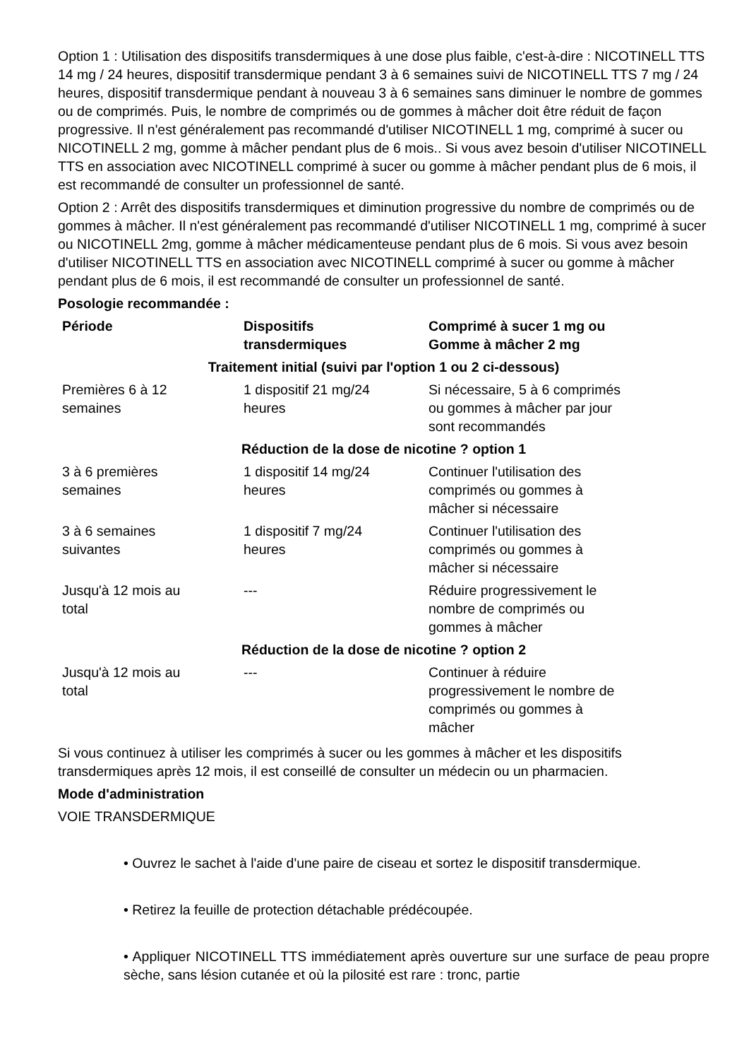Option 1 : Utilisation des dispositifs transdermiques à une dose plus faible, c'est-à-dire : NICOTINELL TTS 14 mg / 24 heures, dispositif transdermique pendant 3 à 6 semaines suivi de NICOTINELL TTS 7 mg / 24 heures, dispositif transdermique pendant à nouveau 3 à 6 semaines sans diminuer le nombre de gommes ou de comprimés. Puis, le nombre de comprimés ou de gommes à mâcher doit être réduit de façon progressive. Il n'est généralement pas recommandé d'utiliser NICOTINELL 1 mg, comprimé à sucer ou NICOTINELL 2 mg, gomme à mâcher pendant plus de 6 mois.. Si vous avez besoin d'utiliser NICOTINELL TTS en association avec NICOTINELL comprimé à sucer ou gomme à mâcher pendant plus de 6 mois, il est recommandé de consulter un professionnel de santé.
Option 2 : Arrêt des dispositifs transdermiques et diminution progressive du nombre de comprimés ou de gommes à mâcher. Il n'est généralement pas recommandé d'utiliser NICOTINELL 1 mg, comprimé à sucer ou NICOTINELL 2mg, gomme à mâcher médicamenteuse pendant plus de 6 mois. Si vous avez besoin d'utiliser NICOTINELL TTS en association avec NICOTINELL comprimé à sucer ou gomme à mâcher pendant plus de 6 mois, il est recommandé de consulter un professionnel de santé.
Posologie recommandée :
| Période | Dispositifs transdermiques | Comprimé à sucer 1 mg ou Gomme à mâcher 2 mg |
| --- | --- | --- |
| Traitement initial (suivi par l'option 1 ou 2 ci-dessous) | | |
| Premières 6 à 12 semaines | 1 dispositif 21 mg/24 heures | Si nécessaire, 5 à 6 comprimés ou gommes à mâcher par jour sont recommandés |
| Réduction de la dose de nicotine ? option 1 | | |
| 3 à 6 premières semaines | 1 dispositif 14 mg/24 heures | Continuer l'utilisation des comprimés ou gommes à mâcher si nécessaire |
| 3 à 6 semaines suivantes | 1 dispositif 7 mg/24 heures | Continuer l'utilisation des comprimés ou gommes à mâcher si nécessaire |
| Jusqu'à 12 mois au total | --- | Réduire progressivement le nombre de comprimés ou gommes à mâcher |
| Réduction de la dose de nicotine ? option 2 | | |
| Jusqu'à 12 mois au total | --- | Continuer à réduire progressivement le nombre de comprimés ou gommes à mâcher |
Si vous continuez à utiliser les comprimés à sucer ou les gommes à mâcher et les dispositifs transdermiques après 12 mois, il est conseillé de consulter un médecin ou un pharmacien.
Mode d'administration
VOIE TRANSDERMIQUE
• Ouvrez le sachet à l'aide d'une paire de ciseau et sortez le dispositif transdermique.
• Retirez la feuille de protection détachable prédécoupée.
• Appliquer NICOTINELL TTS immédiatement après ouverture sur une surface de peau propre sèche, sans lésion cutanée et où la pilosité est rare : tronc, partie